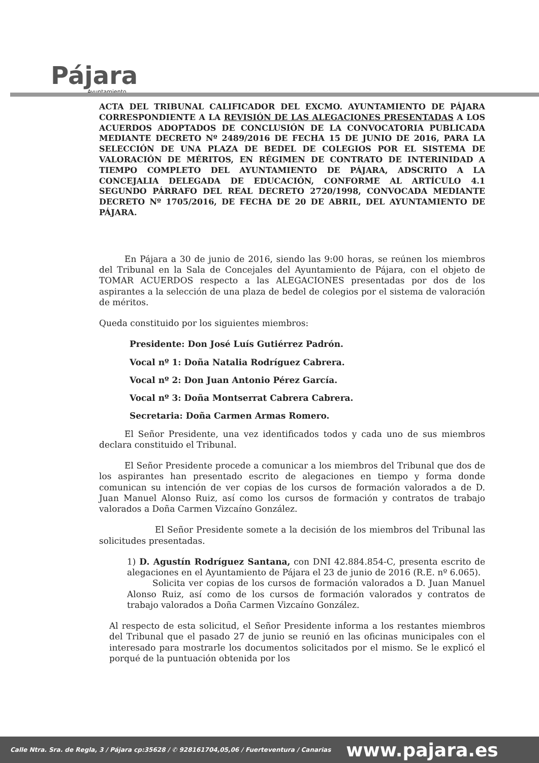Pájara
Ayuntamiento
ACTA DEL TRIBUNAL CALIFICADOR DEL EXCMO. AYUNTAMIENTO DE PÁJARA CORRESPONDIENTE A LA REVISIÓN DE LAS ALEGACIONES PRESENTADAS A LOS ACUERDOS ADOPTADOS DE CONCLUSIÓN DE LA CONVOCATORIA PUBLICADA MEDIANTE DECRETO Nº 2489/2016 DE FECHA 15 DE JUNIO DE 2016, PARA LA SELECCIÓN DE UNA PLAZA DE BEDEL DE COLEGIOS POR EL SISTEMA DE VALORACIÓN DE MÉRITOS, EN RÉGIMEN DE CONTRATO DE INTERINIDAD A TIEMPO COMPLETO DEL AYUNTAMIENTO DE PÁJARA, ADSCRITO A LA CONCEJALIA DELEGADA DE EDUCACIÓN, CONFORME AL ARTÍCULO 4.1 SEGUNDO PÁRRAFO DEL REAL DECRETO 2720/1998, CONVOCADA MEDIANTE DECRETO Nº 1705/2016, DE FECHA DE 20 DE ABRIL, DEL AYUNTAMIENTO DE PÁJARA.
En Pájara a 30 de junio de 2016, siendo las 9:00 horas, se reúnen los miembros del Tribunal en la Sala de Concejales del Ayuntamiento de Pájara, con el objeto de TOMAR ACUERDOS respecto a las ALEGACIONES presentadas por dos de los aspirantes a la selección de una plaza de bedel de colegios por el sistema de valoración de méritos.
Queda constituido por los siguientes miembros:
Presidente: Don José Luís Gutiérrez Padrón.
Vocal nº 1: Doña Natalia Rodríguez Cabrera.
Vocal nº 2: Don Juan Antonio Pérez García.
Vocal nº 3: Doña Montserrat Cabrera Cabrera.
Secretaria: Doña Carmen Armas Romero.
El Señor Presidente, una vez identificados todos y cada uno de sus miembros declara constituido el Tribunal.
El Señor Presidente procede a comunicar a los miembros del Tribunal que dos de los aspirantes han presentado escrito de alegaciones en tiempo y forma donde comunican su intención de ver copias de los cursos de formación valorados a de D. Juan Manuel Alonso Ruiz, así como los cursos de formación y contratos de trabajo valorados a Doña Carmen Vizcaíno González.
El Señor Presidente somete a la decisión de los miembros del Tribunal las solicitudes presentadas.
1) D. Agustín Rodríguez Santana, con DNI 42.884.854-C, presenta escrito de alegaciones en el Ayuntamiento de Pájara el 23 de junio de 2016 (R.E. nº 6.065).
Solicita ver copias de los cursos de formación valorados a D. Juan Manuel Alonso Ruiz, así como de los cursos de formación valorados y contratos de trabajo valorados a Doña Carmen Vizcaíno González.
Al respecto de esta solicitud, el Señor Presidente informa a los restantes miembros del Tribunal que el pasado 27 de junio se reunió en las oficinas municipales con el interesado para mostrarle los documentos solicitados por el mismo. Se le explicó el porqué de la puntuación obtenida por los
Calle Ntra. Sra. de Regla, 3 / Pájara cp:35628 / ✆ 928161704,05,06 / Fuerteventura / Canarias www.pajara.es